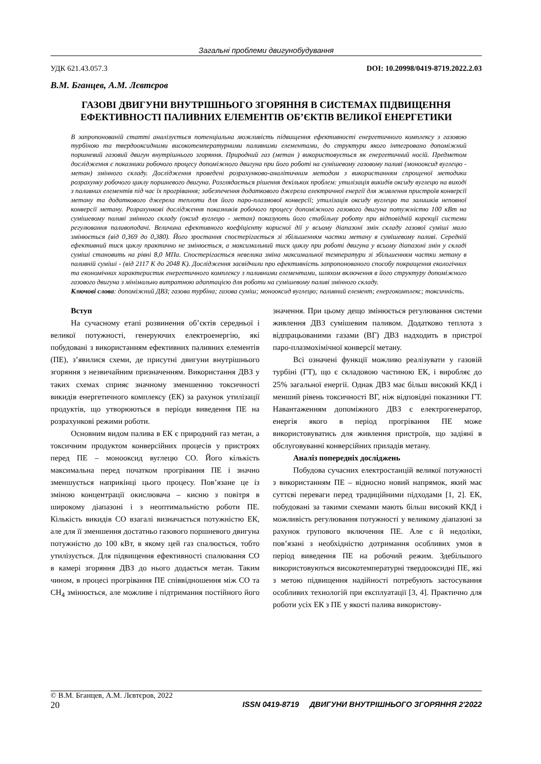Загальні проблеми двигунобудування
УДК 621.43.057.3 DOI: 10.20998/0419-8719.2022.2.03
В.М. Бганцев, А.М. Лєвтєров
ГАЗОВІ ДВИГУНИ ВНУТРІШНЬОГО ЗГОРЯННЯ В СИСТЕМАХ ПІДВИЩЕННЯ ЕФЕКТИВНОСТІ ПАЛИВНИХ ЕЛЕМЕНТІВ ОБ’ЄКТІВ ВЕЛИКОЇ ЕНЕРГЕТИКИ
В запропонованій статті аналізується потенціальна можливість підвищення ефективності енергетичного комплексу з газовою турбіною та твердооксидними високотемпературними паливними елементами, до структури якого інтегровано допоміжний поршневий газовий двигун внутрішнього згоряння. Природний газ (метан ) використовується як енергетичний носій. Предметом дослідження є показники робочого процесу допоміжного двигуна при його роботі на сумішевому газовому паливі (монооксид вуглецю - метан) змінного складу. Дослідження проведені розрахунково-аналітичним методом з використанням спрощеної методики розрахунку робочого циклу поршневого двигуна. Розглядається рішення декількох проблем: утилізація викидів оксиду вуглецю на виході з паливних елементів під час їх прогрівання; забезпечення додаткового джерела електричної енергії для живлення пристроїв конверсії метану та додаткового джерела теплоти для його паро-плазмової конверсії; утилізація оксиду вуглецю та залишків неповної конверсії метану. Розрахункові дослідження показників робочого процесу допоміжного газового двигуна потужністю 100 кВт на сумішевому паливі змінного складу (оксид вуглецю - метан) показують його стабільну роботу при відповідній корекції системи регулювання паливоподачі. Величина ефективного коефіцієнту корисної дії у всьому діапазоні змін складу газової суміші мало змінюється (від 0,369 до 0,380). Його зростання спостерігається зі збільшенням частки метану в сумішевому паливі. Середній ефективний тиск циклу практично не змінюється, а максимальний тиск циклу при роботі двигуна у всьому діапазоні змін у складі суміші становить на рівні 8,0 МПа. Спостерігається невелика зміна максимальної температури зі збільшенням частки метану в паливній суміші - (від 2117 К до 2048 К). Дослідження засвідчили про ефективність запропонованого способу покращення екологічних та економічних характеристик енергетичного комплексу з паливними елементами, шляхом включення в його структуру допоміжного газового двигуна з мінімально витратною адаптацією для роботи на сумішевому паливі змінного складу.
Ключові слова: допоміжний ДВЗ; газова турбіна; газова суміш; монооксид вуглецю; паливний елемент; енергокомплекс; токсичність.
Вступ
На сучасному етапі розвинення об’єктів середньої і великої потужності, генеруючих електроенергію, які побудовані з використанням ефективних паливних елементів (ПЕ), з’явилися схеми, де присутні двигуни внутрішнього згоряння з незвичайним призначенням. Використання ДВЗ у таких схемах сприяє значному зменшенню токсичності викидів енергетичного комплексу (ЕК) за рахунок утилізації продуктів, що утворюються в періоди виведення ПЕ на розрахункові режими роботи.
Основним видом палива в ЕК є природний газ метан, а токсичним продуктом конверсійних процесів у пристроях перед ПЕ – монооксид вуглецю CO. Його кількість максимальна перед початком прогрівання ПЕ і значно зменшується наприкінці цього процесу. Пов’язане це із зміною концентрації окислювача – кисню з повітря в широкому діапазоні і з неоптимальністю роботи ПЕ. Кількість викидів CO взагалі визначається потужністю ЕК, але для її зменшення достатньо газового поршневого двигуна потужністю до 100 кВт, в якому цей газ спалюється, тобто утилізується. Для підвищення ефективності спалювання CO в камері згоряння ДВЗ до нього додається метан. Таким чином, в процесі прогрівання ПЕ співвідношення між CO та CH<sub>4</sub> змінюється, але можливе і підтримання постійного його значення. При цьому дещо змінюється регулювання системи живлення ДВЗ сумішевим паливом. Додатково теплота з відпрацьованими газами (ВГ) ДВЗ надходить в пристрої паро-плазмохімічної конверсії метану.
Всі означені функції можливо реалізувати у газовій турбіні (ГТ), що є складовою частиною ЕК, і виробляє до 25% загальної енергії. Однак ДВЗ має більш високий ККД і менший рівень токсичності ВГ, ніж відповідні показники ГТ. Навантаженням допоміжного ДВЗ є електрогенератор, енергія якого в період прогрівання ПЕ може використовуватись для живлення пристроїв, що задіяні в обслуговуванні конверсійних приладів метану.
Аналіз попередніх досліджень
Побудова сучасних електростанцій великої потужності з використанням ПЕ – відносно новий напрямок, який має суттєві переваги перед традиційними підходами [1, 2]. ЕК, побудовані за такими схемами мають більш високий ККД і можливість регулювання потужності у великому діапазоні за рахунок групового включення ПЕ. Але є й недоліки, пов’язані з необхідністю дотримання особливих умов в період виведення ПЕ на робочий режим. Здебільшого використовуються високотемпературні твердооксидні ПЕ, які з метою підвищення надійності потребують застосування особливих технологій при експлуатації [3, 4]. Практично для роботи усіх ЕК з ПЕ у якості палива використову-
© В.М. Бганцев, А.М. Лєвтєров, 2022
20 ISSN 0419-8719 ДВИГУНИ ВНУТРІШНЬОГО ЗГОРЯННЯ 2'2022